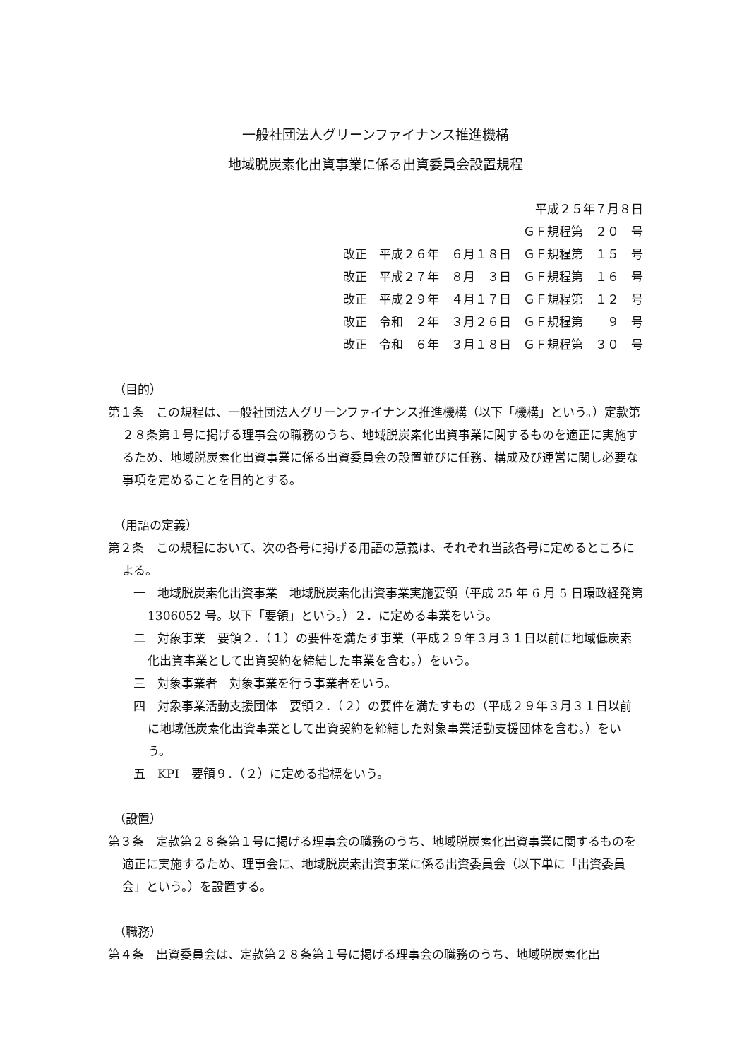一般社団法人グリーンファイナンス推進機構
地域脱炭素化出資事業に係る出資委員会設置規程
平成２５年７月８日
ＧＦ規程第　２０　号
改正　平成２６年　６月１８日　ＧＦ規程第　１５　号
改正　平成２７年　８月　３日　ＧＦ規程第　１６　号
改正　平成２９年　４月１７日　ＧＦ規程第　１２　号
改正　令和　２年　３月２６日　ＧＦ規程第　　９　号
改正　令和　６年　３月１８日　ＧＦ規程第　３０　号
（目的）
第１条　この規程は、一般社団法人グリーンファイナンス推進機構（以下「機構」という。）定款第２８条第１号に掲げる理事会の職務のうち、地域脱炭素化出資事業に関するものを適正に実施するため、地域脱炭素化出資事業に係る出資委員会の設置並びに任務、構成及び運営に関し必要な事項を定めることを目的とする。
（用語の定義）
第２条　この規程において、次の各号に掲げる用語の意義は、それぞれ当該各号に定めるところによる。
一　地域脱炭素化出資事業　地域脱炭素化出資事業実施要領（平成 25 年 6 月 5 日環政経発第 1306052 号。以下「要領」という。）２．に定める事業をいう。
二　対象事業　要領２．（１）の要件を満たす事業（平成２９年３月３１日以前に地域低炭素化出資事業として出資契約を締結した事業を含む。）をいう。
三　対象事業者　対象事業を行う事業者をいう。
四　対象事業活動支援団体　要領２．（２）の要件を満たすもの（平成２９年３月３１日以前に地域低炭素化出資事業として出資契約を締結した対象事業活動支援団体を含む。）をいう。
五　KPI　要領９．（２）に定める指標をいう。
（設置）
第３条　定款第２８条第１号に掲げる理事会の職務のうち、地域脱炭素化出資事業に関するものを適正に実施するため、理事会に、地域脱炭素出資事業に係る出資委員会（以下単に「出資委員会」という。）を設置する。
（職務）
第４条　出資委員会は、定款第２８条第１号に掲げる理事会の職務のうち、地域脱炭素化出